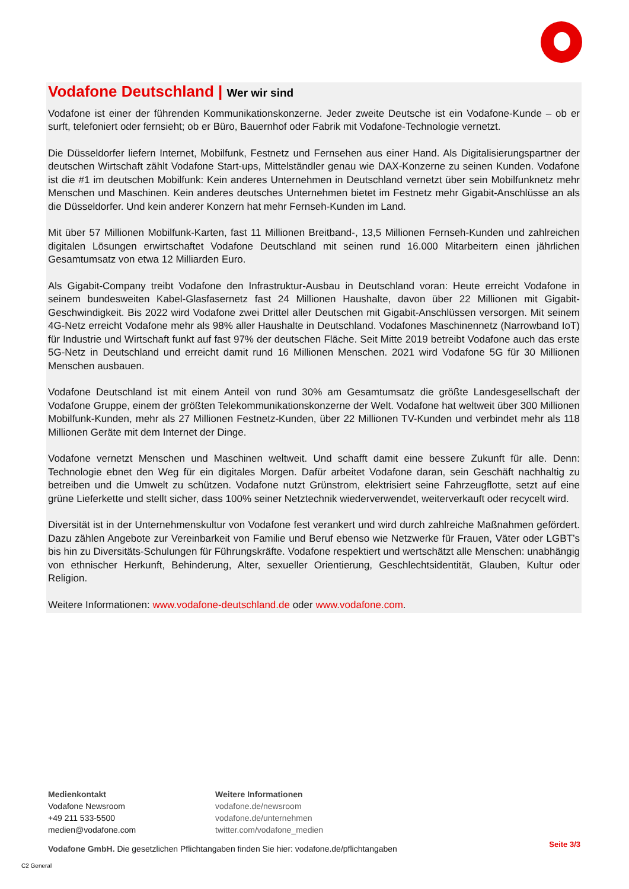Vodafone Deutschland | Wer wir sind
Vodafone ist einer der führenden Kommunikationskonzerne. Jeder zweite Deutsche ist ein Vodafone-Kunde – ob er surft, telefoniert oder fernsieht; ob er Büro, Bauernhof oder Fabrik mit Vodafone-Technologie vernetzt.
Die Düsseldorfer liefern Internet, Mobilfunk, Festnetz und Fernsehen aus einer Hand. Als Digitalisierungspartner der deutschen Wirtschaft zählt Vodafone Start-ups, Mittelständler genau wie DAX-Konzerne zu seinen Kunden. Vodafone ist die #1 im deutschen Mobilfunk: Kein anderes Unternehmen in Deutschland vernetzt über sein Mobilfunknetz mehr Menschen und Maschinen. Kein anderes deutsches Unternehmen bietet im Festnetz mehr Gigabit-Anschlüsse an als die Düsseldorfer. Und kein anderer Konzern hat mehr Fernseh-Kunden im Land.
Mit über 57 Millionen Mobilfunk-Karten, fast 11 Millionen Breitband-, 13,5 Millionen Fernseh-Kunden und zahlreichen digitalen Lösungen erwirtschaftet Vodafone Deutschland mit seinen rund 16.000 Mitarbeitern einen jährlichen Gesamtumsatz von etwa 12 Milliarden Euro.
Als Gigabit-Company treibt Vodafone den Infrastruktur-Ausbau in Deutschland voran: Heute erreicht Vodafone in seinem bundesweiten Kabel-Glasfasernetz fast 24 Millionen Haushalte, davon über 22 Millionen mit Gigabit-Geschwindigkeit. Bis 2022 wird Vodafone zwei Drittel aller Deutschen mit Gigabit-Anschlüssen versorgen. Mit seinem 4G-Netz erreicht Vodafone mehr als 98% aller Haushalte in Deutschland. Vodafones Maschinennetz (Narrowband IoT) für Industrie und Wirtschaft funkt auf fast 97% der deutschen Fläche. Seit Mitte 2019 betreibt Vodafone auch das erste 5G-Netz in Deutschland und erreicht damit rund 16 Millionen Menschen. 2021 wird Vodafone 5G für 30 Millionen Menschen ausbauen.
Vodafone Deutschland ist mit einem Anteil von rund 30% am Gesamtumsatz die größte Landesgesellschaft der Vodafone Gruppe, einem der größten Telekommunikationskonzerne der Welt. Vodafone hat weltweit über 300 Millionen Mobilfunk-Kunden, mehr als 27 Millionen Festnetz-Kunden, über 22 Millionen TV-Kunden und verbindet mehr als 118 Millionen Geräte mit dem Internet der Dinge.
Vodafone vernetzt Menschen und Maschinen weltweit. Und schafft damit eine bessere Zukunft für alle. Denn: Technologie ebnet den Weg für ein digitales Morgen. Dafür arbeitet Vodafone daran, sein Geschäft nachhaltig zu betreiben und die Umwelt zu schützen. Vodafone nutzt Grünstrom, elektrisiert seine Fahrzeugflotte, setzt auf eine grüne Lieferkette und stellt sicher, dass 100% seiner Netztechnik wiederverwendet, weiterverkauft oder recycelt wird.
Diversität ist in der Unternehmenskultur von Vodafone fest verankert und wird durch zahlreiche Maßnahmen gefördert. Dazu zählen Angebote zur Vereinbarkeit von Familie und Beruf ebenso wie Netzwerke für Frauen, Väter oder LGBT’s bis hin zu Diversitäts-Schulungen für Führungskräfte. Vodafone respektiert und wertschätzt alle Menschen: unabhängig von ethnischer Herkunft, Behinderung, Alter, sexueller Orientierung, Geschlechtsidentität, Glauben, Kultur oder Religion.
Weitere Informationen: www.vodafone-deutschland.de oder www.vodafone.com.
Medienkontakt
Vodafone Newsroom
+49 211 533-5500
medien@vodafone.com
Weitere Informationen
vodafone.de/newsroom
vodafone.de/unternehmen
twitter.com/vodafone_medien
Vodafone GmbH. Die gesetzlichen Pflichtangaben finden Sie hier: vodafone.de/pflichtangaben
Seite 3/3
C2 General